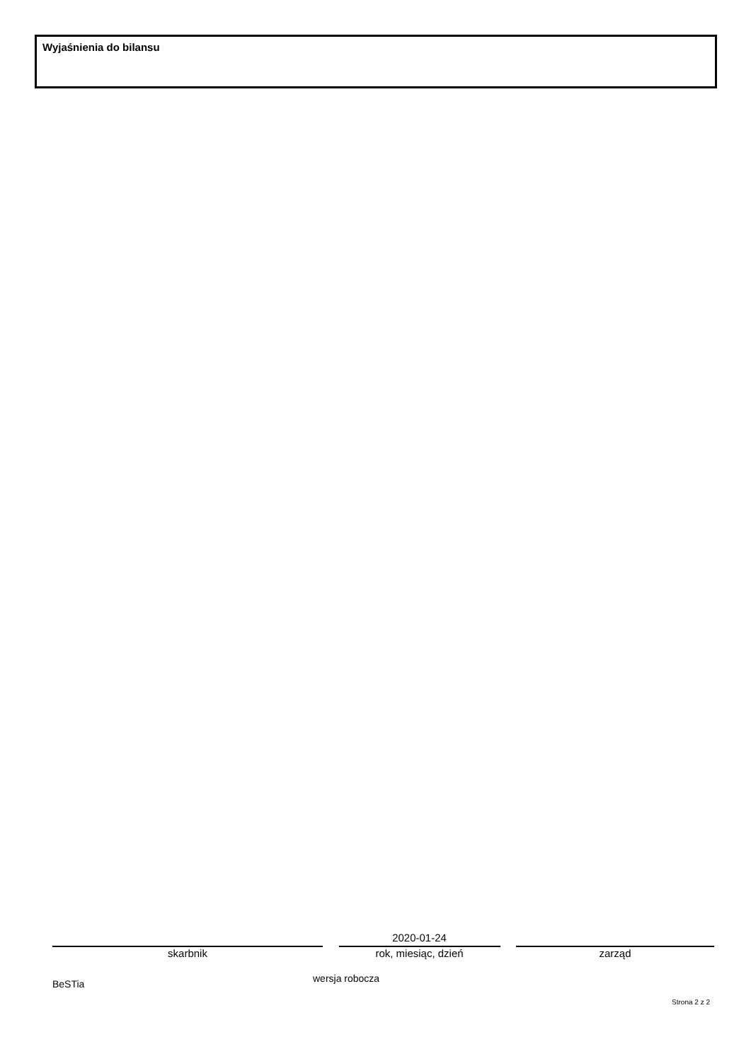Wyjaśnienia do bilansu
skarbnik
2020-01-24
rok, miesiąc, dzień
zarząd
BeSTia wersja robocza
Strona 2 z 2